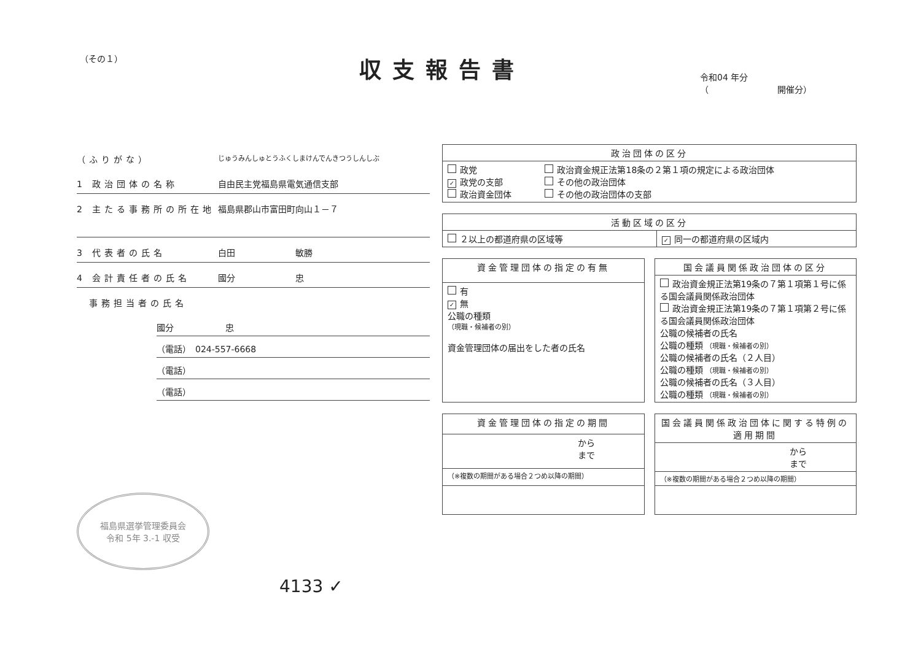（その１）
収支報告書
令和04 年分
（　　　　　　　　開催分）
（ふりがな） じゅうみんしゅとうふくしまけんでんきつうしんしぶ
1 政治団体の名称 自由民主党福島県電気通信支部
2 主たる事務所の所在地 福島県郡山市富田町向山１－７
3 代表者の氏名 白田　　　　　　　敏勝
4 会計責任者の氏名 國分　　　　　　　忠
　事務担当者の氏名
國分　　　　　　忠
（電話）　024-557-6668
（電話）
（電話）
福島県選挙管理委員会
令和 5年 3.-1 収受
4133 ✓
| 政治団体の区分 | |
| --- | --- |
| 政党 ✓ 政党の支部 政治資金団体 | 政治資金規正法第18条の２第１項の規定による政治団体 その他の政治団体 その他の政治団体の支部 |
| 活動区域の区分 | |
| --- | --- |
| ２以上の都道府県の区域等 | ✓ 同一の都道府県の区域内 |
| 資金管理団体の指定の有無 |
| --- |
| 有 ✓ 無 公職の種類 （現職・候補者の別） 資金管理団体の届出をした者の氏名 |
| 国会議員関係政治団体の区分 |
| --- |
| 政治資金規正法第19条の７第１項第１号に係る国会議員関係政治団体 政治資金規正法第19条の７第１項第２号に係る国会議員関係政治団体 公職の候補者の氏名 公職の種類 （現職・候補者の別） 公職の候補者の氏名（２人目） 公職の種類 （現職・候補者の別） 公職の候補者の氏名（３人目） 公職の種類 （現職・候補者の別） |
| 資金管理団体の指定の期間 |
| --- |
| から まで |
| （※複数の期間がある場合２つめ以降の期間） |
| 国会議員関係政治団体に関する特例の適用期間 |
| --- |
| から まで |
| （※複数の期間がある場合２つめ以降の期間） |